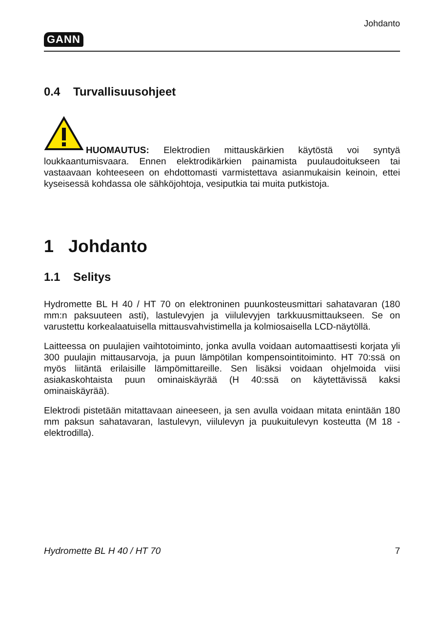GANN Johdanto
0.4 Turvallisuusohjeet
HUOMAUTUS: Elektrodien mittauskärkien käytöstä voi syntyä loukkaantumisvaara. Ennen elektrodikärkien painamista puulaudoitukseen tai vastaavaan kohteeseen on ehdottomasti varmistettava asianmukaisin keinoin, ettei kyseisessä kohdassa ole sähköjohtoja, vesiputkia tai muita putkistoja.
1 Johdanto
1.1 Selitys
Hydromette BL H 40 / HT 70 on elektroninen puunkosteusmittari sahatavaran (180 mm:n paksuuteen asti), lastulevyjen ja viilulevyjen tarkkuusmittaukseen. Se on varustettu korkealaatuisella mittausvahvistimella ja kolmiosaisella LCD-näytöllä.
Laitteessa on puulajien vaihtotoiminto, jonka avulla voidaan automaattisesti korjata yli 300 puulajin mittausarvoja, ja puun lämpötilan kompensointitoiminto. HT 70:ssä on myös liitäntä erilaisille lämpömittareille. Sen lisäksi voidaan ohjelmoida viisi asiakaskohtaista puun ominaiskäyrää (H 40:ssä on käytettävissä kaksi ominaiskäyrää).
Elektrodi pistetään mitattavaan aineeseen, ja sen avulla voidaan mitata enintään 180 mm paksun sahatavaran, lastulevyn, viilulevyn ja puukuitulevyn kosteutta (M 18 -elektrodilla).
Hydromette BL H 40 / HT 70 7